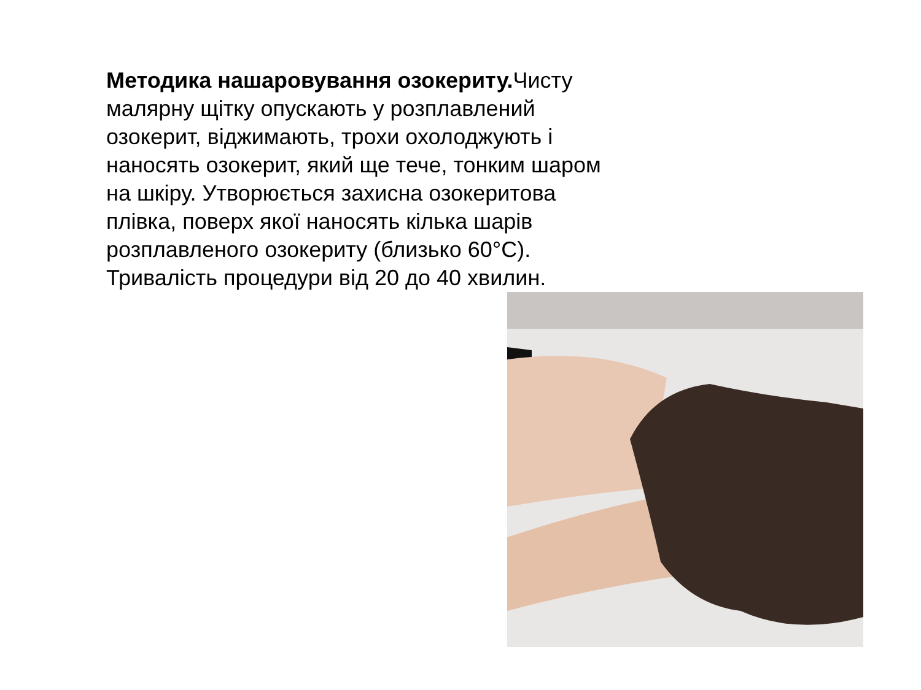Методика нашаровування озокериту. Чисту малярну щітку опускають у розплавлений озокерит, віджимають, трохи охолоджують і наносять озокерит, який ще тече, тонким шаром на шкіру. Утворюється захисна озокеритова плівка, поверх якої наносять кілька шарів розплавленого озокериту (близько 60°C). Тривалість процедури від 20 до 40 хвилин.